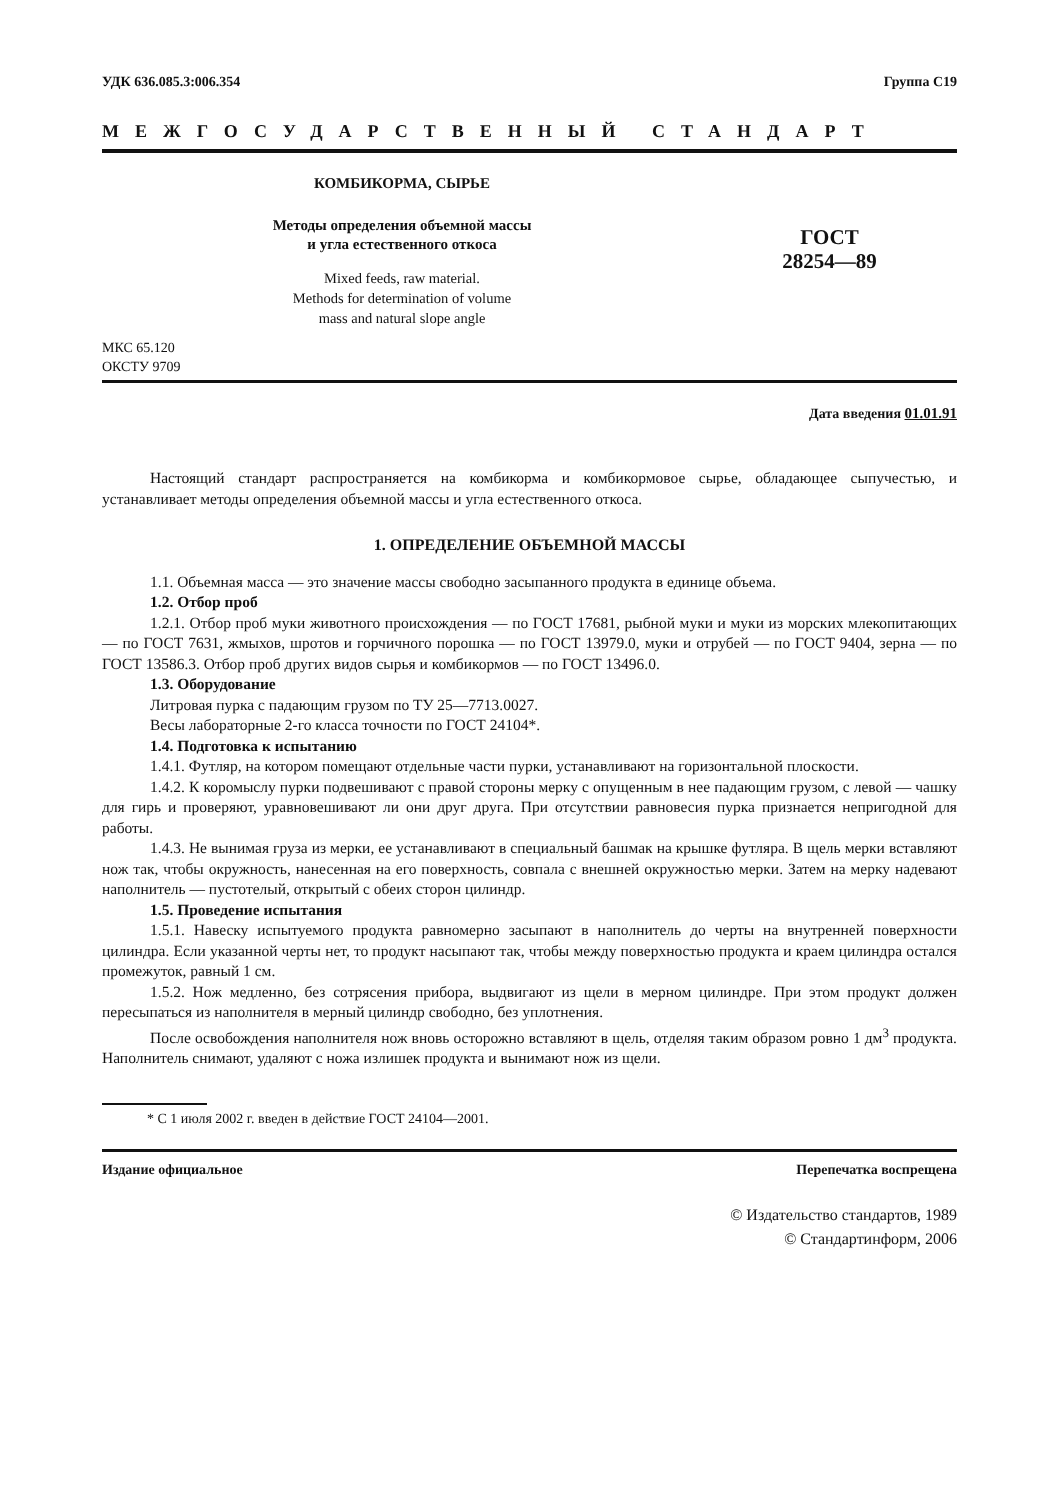УДК 636.085.3:006.354 Группа С19
МЕЖГОСУДАРСТВЕННЫЙ СТАНДАРТ
КОМБИКОРМА, СЫРЬЕ
Методы определения объемной массы
и угла естественного откоса
Mixed feeds, raw material.
Methods for determination of volume
mass and natural slope angle
ГОСТ
28254—89
МКС 65.120
ОКСТУ 9709
Дата введения 01.01.91
Настоящий стандарт распространяется на комбикорма и комбикормовое сырье, обладающее сыпучестью, и устанавливает методы определения объемной массы и угла естественного откоса.
1. ОПРЕДЕЛЕНИЕ ОБЪЕМНОЙ МАССЫ
1.1. Объемная масса — это значение массы свободно засыпанного продукта в единице объема.
1.2. Отбор проб
1.2.1. Отбор проб муки животного происхождения — по ГОСТ 17681, рыбной муки и муки из морских млекопитающих — по ГОСТ 7631, жмыхов, шротов и горчичного порошка — по ГОСТ 13979.0, муки и отрубей — по ГОСТ 9404, зерна — по ГОСТ 13586.3. Отбор проб других видов сырья и комбикормов — по ГОСТ 13496.0.
1.3. Оборудование
Литровая пурка с падающим грузом по ТУ 25—7713.0027.
Весы лабораторные 2-го класса точности по ГОСТ 24104*.
1.4. Подготовка к испытанию
1.4.1. Футляр, на котором помещают отдельные части пурки, устанавливают на горизонтальной плоскости.
1.4.2. К коромыслу пурки подвешивают с правой стороны мерку с опущенным в нее падающим грузом, с левой — чашку для гирь и проверяют, уравновешивают ли они друг друга. При отсутствии равновесия пурка признается непригодной для работы.
1.4.3. Не вынимая груза из мерки, ее устанавливают в специальный башмак на крышке футляра. В щель мерки вставляют нож так, чтобы окружность, нанесенная на его поверхность, совпала с внешней окружностью мерки. Затем на мерку надевают наполнитель — пустотелый, открытый с обеих сторон цилиндр.
1.5. Проведение испытания
1.5.1. Навеску испытуемого продукта равномерно засыпают в наполнитель до черты на внутренней поверхности цилиндра. Если указанной черты нет, то продукт насыпают так, чтобы между поверхностью продукта и краем цилиндра остался промежуток, равный 1 см.
1.5.2. Нож медленно, без сотрясения прибора, выдвигают из щели в мерном цилиндре. При этом продукт должен пересыпаться из наполнителя в мерный цилиндр свободно, без уплотнения.
После освобождения наполнителя нож вновь осторожно вставляют в щель, отделяя таким образом ровно 1 дм<sup>3</sup> продукта. Наполнитель снимают, удаляют с ножа излишек продукта и вынимают нож из щели.
* С 1 июля 2002 г. введен в действие ГОСТ 24104—2001.
Издание официальное Перепечатка воспрещена
© Издательство стандартов, 1989
© Стандартинформ, 2006